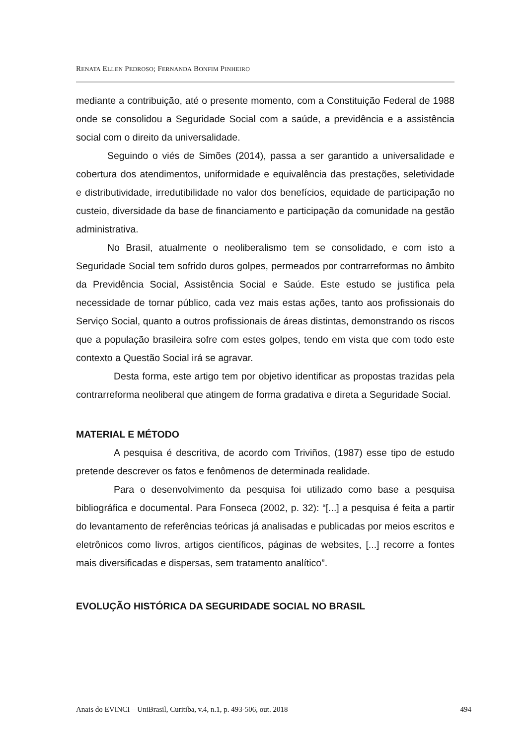RENATA ELLEN PEDROSO; FERNANDA BONFIM PINHEIRO
mediante a contribuição, até o presente momento, com a Constituição Federal de 1988 onde se consolidou a Seguridade Social com a saúde, a previdência e a assistência social com o direito da universalidade.
Seguindo o viés de Simões (2014), passa a ser garantido a universalidade e cobertura dos atendimentos, uniformidade e equivalência das prestações, seletividade e distributividade, irredutibilidade no valor dos benefícios, equidade de participação no custeio, diversidade da base de financiamento e participação da comunidade na gestão administrativa.
No Brasil, atualmente o neoliberalismo tem se consolidado, e com isto a Seguridade Social tem sofrido duros golpes, permeados por contrarreformas no âmbito da Previdência Social, Assistência Social e Saúde. Este estudo se justifica pela necessidade de tornar público, cada vez mais estas ações, tanto aos profissionais do Serviço Social, quanto a outros profissionais de áreas distintas, demonstrando os riscos que a população brasileira sofre com estes golpes, tendo em vista que com todo este contexto a Questão Social irá se agravar.
Desta forma, este artigo tem por objetivo identificar as propostas trazidas pela contrarreforma neoliberal que atingem de forma gradativa e direta a Seguridade Social.
MATERIAL E MÉTODO
A pesquisa é descritiva, de acordo com Triviños, (1987) esse tipo de estudo pretende descrever os fatos e fenômenos de determinada realidade.
Para o desenvolvimento da pesquisa foi utilizado como base a pesquisa bibliográfica e documental. Para Fonseca (2002, p. 32): “[...] a pesquisa é feita a partir do levantamento de referências teóricas já analisadas e publicadas por meios escritos e eletrônicos como livros, artigos científicos, páginas de websites, [...] recorre a fontes mais diversificadas e dispersas, sem tratamento analítico”.
EVOLUÇÃO HISTÓRICA DA SEGURIDADE SOCIAL NO BRASIL
Anais do EVINCI – UniBrasil, Curitiba, v.4, n.1, p. 493-506, out. 2018 494